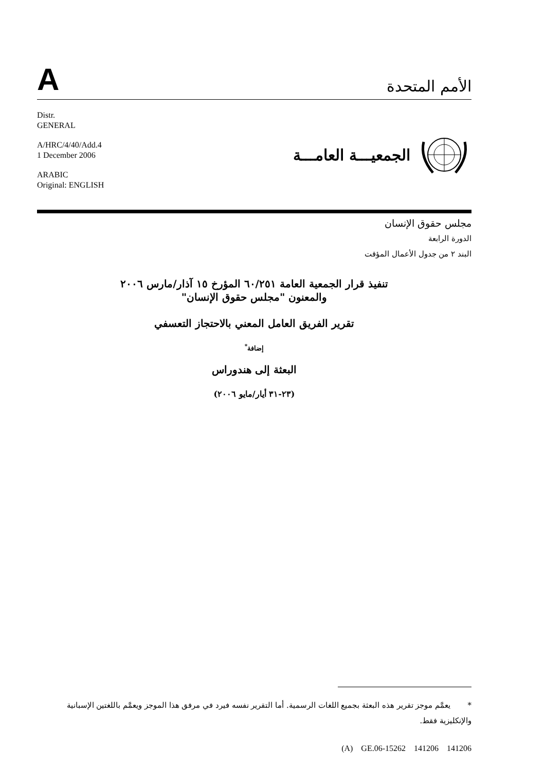A
الأمم المتحدة
Distr.
GENERAL
A/HRC/4/40/Add.4
1 December 2006
ARABIC
Original: ENGLISH
الجمعيـــة العامـــة
مجلس حقوق الإنسان
الدورة الرابعة
البند ٢ من جدول الأعمال المؤقت
تنفيذ قرار الجمعية العامة ٦٠/٢٥١ المؤرخ ١٥ آذار/مارس ٢٠٠٦
والمعنون "مجلس حقوق الإنسان"
تقرير الفريق العامل المعني بالاحتجاز التعسفي
إضافة<sup>*</sup>
البعثة إلى هندوراس
(٢٣-٣١ أيار/مايو ٢٠٠٦)
* يعمَّم موجز تقرير هذه البعثة بجميع اللغات الرسمية. أما التقرير نفسه فيرد في مرفق هذا الموجز ويعمَّم باللغتين الإسبانية والإنكليزية فقط.
(A) GE.06-15262 141206 141206